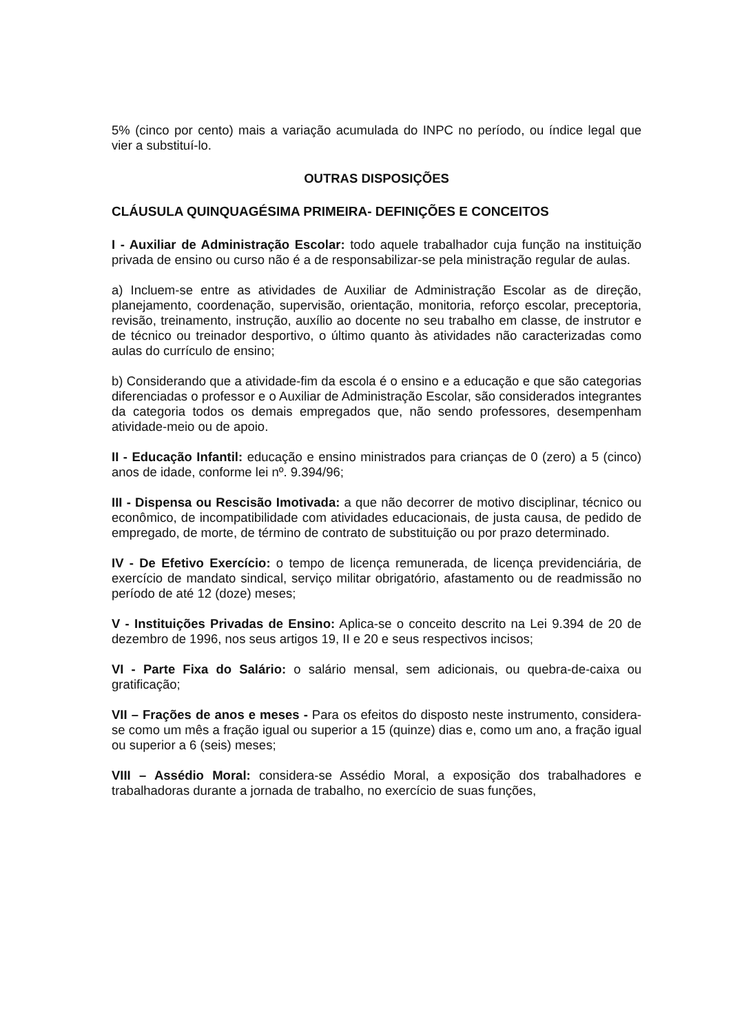5% (cinco por cento) mais a variação acumulada do INPC no período, ou índice legal que vier a substituí-lo.
OUTRAS DISPOSIÇÕES
CLÁUSULA QUINQUAGÉSIMA PRIMEIRA- DEFINIÇÕES E CONCEITOS
I - Auxiliar de Administração Escolar: todo aquele trabalhador cuja função na instituição privada de ensino ou curso não é a de responsabilizar-se pela ministração regular de aulas.
a) Incluem-se entre as atividades de Auxiliar de Administração Escolar as de direção, planejamento, coordenação, supervisão, orientação, monitoria, reforço escolar, preceptoria, revisão, treinamento, instrução, auxílio ao docente no seu trabalho em classe, de instrutor e de técnico ou treinador desportivo, o último quanto às atividades não caracterizadas como aulas do currículo de ensino;
b) Considerando que a atividade-fim da escola é o ensino e a educação e que são categorias diferenciadas o professor e o Auxiliar de Administração Escolar, são considerados integrantes da categoria todos os demais empregados que, não sendo professores, desempenham atividade-meio ou de apoio.
II - Educação Infantil: educação e ensino ministrados para crianças de 0 (zero) a 5 (cinco) anos de idade, conforme lei nº. 9.394/96;
III - Dispensa ou Rescisão Imotivada: a que não decorrer de motivo disciplinar, técnico ou econômico, de incompatibilidade com atividades educacionais, de justa causa, de pedido de empregado, de morte, de término de contrato de substituição ou por prazo determinado.
IV - De Efetivo Exercício: o tempo de licença remunerada, de licença previdenciária, de exercício de mandato sindical, serviço militar obrigatório, afastamento ou de readmissão no período de até 12 (doze) meses;
V - Instituições Privadas de Ensino: Aplica-se o conceito descrito na Lei 9.394 de 20 de dezembro de 1996, nos seus artigos 19, II e 20 e seus respectivos incisos;
VI - Parte Fixa do Salário: o salário mensal, sem adicionais, ou quebra-de-caixa ou gratificação;
VII – Frações de anos e meses - Para os efeitos do disposto neste instrumento, considera-se como um mês a fração igual ou superior a 15 (quinze) dias e, como um ano, a fração igual ou superior a 6 (seis) meses;
VIII – Assédio Moral: considera-se Assédio Moral, a exposição dos trabalhadores e trabalhadoras durante a jornada de trabalho, no exercício de suas funções,